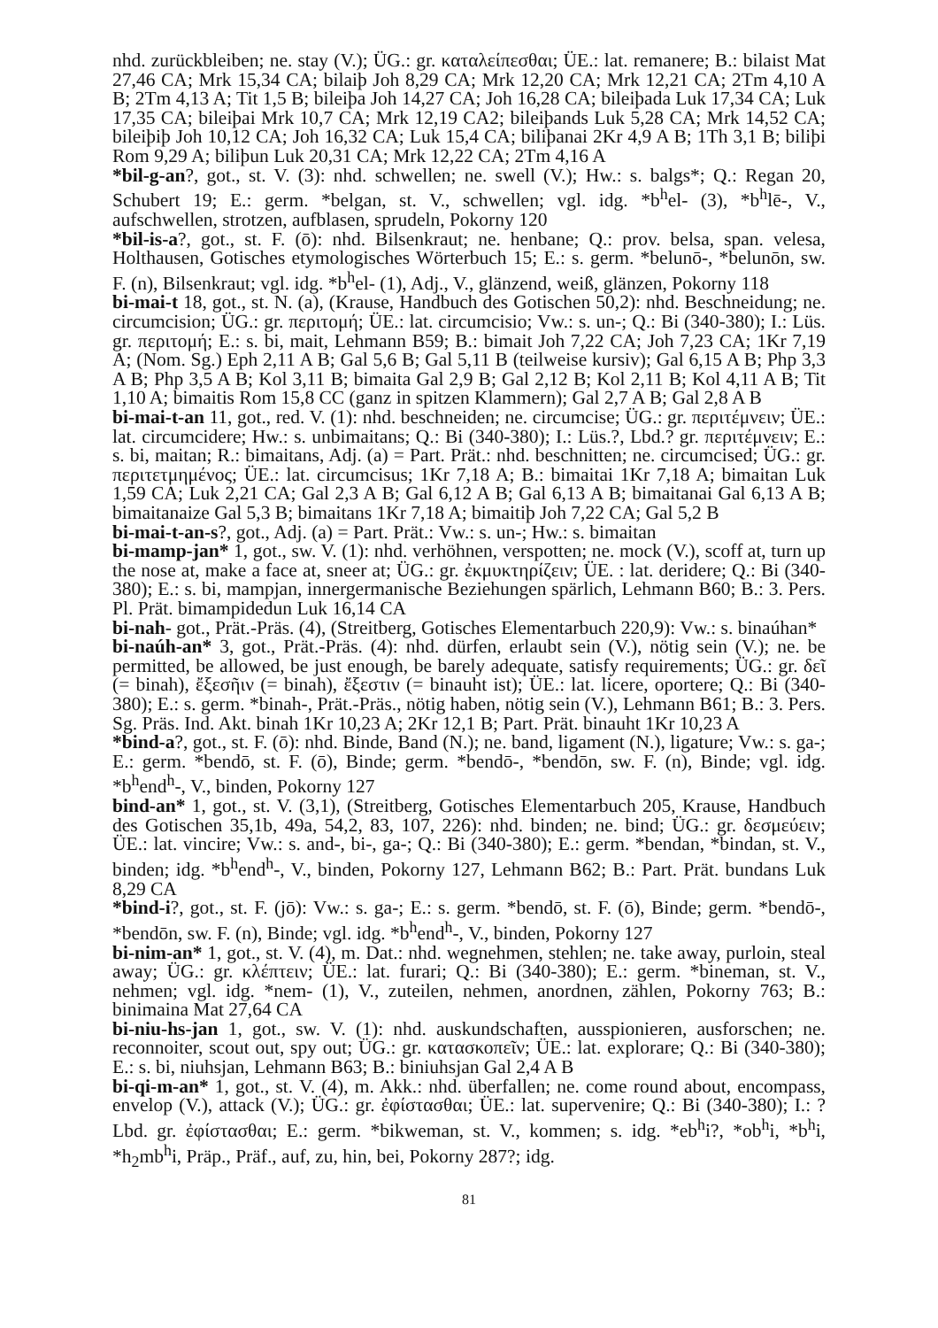nhd. zurückbleiben; ne. stay (V.); ÜG.: gr. καταλείπεσθαι; ÜE.: lat. remanere; B.: bilaist Mat 27,46 CA; Mrk 15,34 CA; bilaiþ Joh 8,29 CA; Mrk 12,20 CA; Mrk 12,21 CA; 2Tm 4,10 A B; 2Tm 4,13 A; Tit 1,5 B; bileiþa Joh 14,27 CA; Joh 16,28 CA; bileiþada Luk 17,34 CA; Luk 17,35 CA; bileiþai Mrk 10,7 CA; Mrk 12,19 CA2; bileiþands Luk 5,28 CA; Mrk 14,52 CA; bileiþiþ Joh 10,12 CA; Joh 16,32 CA; Luk 15,4 CA; biliþanai 2Kr 4,9 A B; 1Th 3,1 B; biliþi Rom 9,29 A; biliþun Luk 20,31 CA; Mrk 12,22 CA; 2Tm 4,16 A
*bil-g-an?, got., st. V. (3): nhd. schwellen; ne. swell (V.); Hw.: s. balgs*; Q.: Regan 20, Schubert 19; E.: germ. *belgan, st. V., schwellen; vgl. idg. *b<sup>h</sup>el- (3), *b<sup>h</sup>lē-, V., aufschwellen, strotzen, aufblasen, sprudeln, Pokorny 120
*bil-is-a?, got., st. F. (ō): nhd. Bilsenkraut; ne. henbane; Q.: prov. belsa, span. velesa, Holthausen, Gotisches etymologisches Wörterbuch 15; E.: s. germ. *belunō-, *belunōn, sw. F. (n), Bilsenkraut; vgl. idg. *b<sup>h</sup>el- (1), Adj., V., glänzend, weiß, glänzen, Pokorny 118
bi-mai-t 18, got., st. N. (a), (Krause, Handbuch des Gotischen 50,2): nhd. Beschneidung; ne. circumcision; ÜG.: gr. περιτομή; ÜE.: lat. circumcisio; Vw.: s. un-; Q.: Bi (340-380); I.: Lüs. gr. περιτομή; E.: s. bi, mait, Lehmann B59; B.: bimait Joh 7,22 CA; Joh 7,23 CA; 1Kr 7,19 A; (Nom. Sg.) Eph 2,11 A B; Gal 5,6 B; Gal 5,11 B (teilweise kursiv); Gal 6,15 A B; Php 3,3 A B; Php 3,5 A B; Kol 3,11 B; bimaita Gal 2,9 B; Gal 2,12 B; Kol 2,11 B; Kol 4,11 A B; Tit 1,10 A; bimaitis Rom 15,8 CC (ganz in spitzen Klammern); Gal 2,7 A B; Gal 2,8 A B
bi-mai-t-an 11, got., red. V. (1): nhd. beschneiden; ne. circumcise; ÜG.: gr. περιτέμνειν; ÜE.: lat. circumcidere; Hw.: s. unbimaitans; Q.: Bi (340-380); I.: Lüs.?, Lbd.? gr. περιτέμνειν; E.: s. bi, maitan; R.: bimaitans, Adj. (a) = Part. Prät.: nhd. beschnitten; ne. circumcised; ÜG.: gr. περιτετμημένος; ÜE.: lat. circumcisus; 1Kr 7,18 A; B.: bimaitai 1Kr 7,18 A; bimaitan Luk 1,59 CA; Luk 2,21 CA; Gal 2,3 A B; Gal 6,12 A B; Gal 6,13 A B; bimaitanai Gal 6,13 A B; bimaitanaize Gal 5,3 B; bimaitans 1Kr 7,18 A; bimaitiþ Joh 7,22 CA; Gal 5,2 B
bi-mai-t-an-s?, got., Adj. (a) = Part. Prät.: Vw.: s. un-; Hw.: s. bimaitan
bi-mamp-jan* 1, got., sw. V. (1): nhd. verhöhnen, verspotten; ne. mock (V.), scoff at, turn up the nose at, make a face at, sneer at; ÜG.: gr. ἐκμυκτηρίζειν; ÜE. : lat. deridere; Q.: Bi (340-380); E.: s. bi, mampjan, innergermanische Beziehungen spärlich, Lehmann B60; B.: 3. Pers. Pl. Prät. bimampidedun Luk 16,14 CA
bi-nah- got., Prät.-Präs. (4), (Streitberg, Gotisches Elementarbuch 220,9): Vw.: s. binaúhan*
bi-naúh-an* 3, got., Prät.-Präs. (4): nhd. dürfen, erlaubt sein (V.), nötig sein (V.); ne. be permitted, be allowed, be just enough, be barely adequate, satisfy requirements; ÜG.: gr. δεῖ (= binah), ἔξεσῆιν (= binah), ἔξεστιν (= binauht ist); ÜE.: lat. licere, oportere; Q.: Bi (340-380); E.: s. germ. *binah-, Prät.-Präs., nötig haben, nötig sein (V.), Lehmann B61; B.: 3. Pers. Sg. Präs. Ind. Akt. binah 1Kr 10,23 A; 2Kr 12,1 B; Part. Prät. binauht 1Kr 10,23 A
*bind-a?, got., st. F. (ō): nhd. Binde, Band (N.); ne. band, ligament (N.), ligature; Vw.: s. ga-; E.: germ. *bendō, st. F. (ō), Binde; germ. *bendō-, *bendōn, sw. F. (n), Binde; vgl. idg. *b<sup>h</sup>end<sup>h</sup>-, V., binden, Pokorny 127
bind-an* 1, got., st. V. (3,1), (Streitberg, Gotisches Elementarbuch 205, Krause, Handbuch des Gotischen 35,1b, 49a, 54,2, 83, 107, 226): nhd. binden; ne. bind; ÜG.: gr. δεσμεύειν; ÜE.: lat. vincire; Vw.: s. and-, bi-, ga-; Q.: Bi (340-380); E.: germ. *bendan, *bindan, st. V., binden; idg. *b<sup>h</sup>end<sup>h</sup>-, V., binden, Pokorny 127, Lehmann B62; B.: Part. Prät. bundans Luk 8,29 CA
*bind-i?, got., st. F. (jō): Vw.: s. ga-; E.: s. germ. *bendō, st. F. (ō), Binde; germ. *bendō-, *bendōn, sw. F. (n), Binde; vgl. idg. *b<sup>h</sup>end<sup>h</sup>-, V., binden, Pokorny 127
bi-nim-an* 1, got., st. V. (4), m. Dat.: nhd. wegnehmen, stehlen; ne. take away, purloin, steal away; ÜG.: gr. κλέπτειν; ÜE.: lat. furari; Q.: Bi (340-380); E.: germ. *bineman, st. V., nehmen; vgl. idg. *nem- (1), V., zuteilen, nehmen, anordnen, zählen, Pokorny 763; B.: binimaina Mat 27,64 CA
bi-niu-hs-jan 1, got., sw. V. (1): nhd. auskundschaften, ausspionieren, ausforschen; ne. reconnoiter, scout out, spy out; ÜG.: gr. κατασκοπεῖν; ÜE.: lat. explorare; Q.: Bi (340-380); E.: s. bi, niuhsjan, Lehmann B63; B.: biniuhsjan Gal 2,4 A B
bi-qi-m-an* 1, got., st. V. (4), m. Akk.: nhd. überfallen; ne. come round about, encompass, envelop (V.), attack (V.); ÜG.: gr. ἐφίστασθαι; ÜE.: lat. supervenire; Q.: Bi (340-380); I.: ? Lbd. gr. ἐφίστασθαι; E.: germ. *bikweman, st. V., kommen; s. idg. *eb<sup>h</sup>i?, *ob<sup>h</sup>i, *b<sup>h</sup>i, *h<sub>2</sub>mb<sup>h</sup>i, Präp., Präf., auf, zu, hin, bei, Pokorny 287?; idg.
81